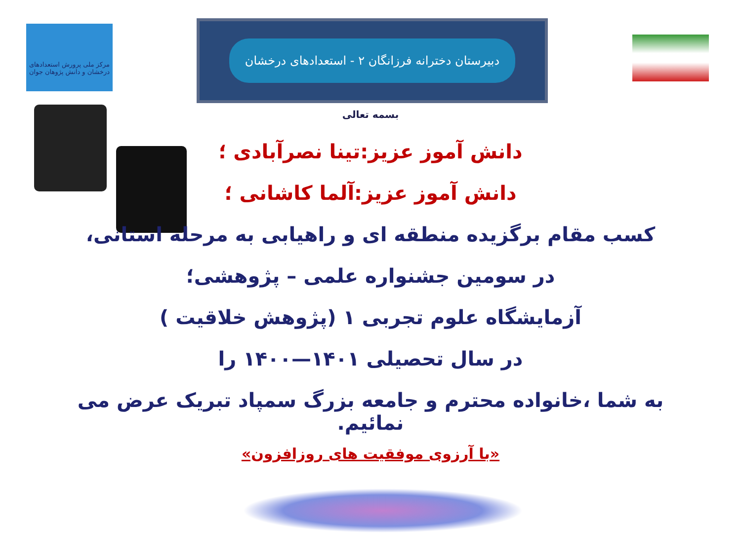مرکز ملی پرورش استعدادهای درخشان و دانش پژوهان جوان
دبیرستان دخترانه فرزانگان ۲ - استعدادهای درخشان
بسمه تعالی
دانش آموز عزیز:تینا نصرآبادی ؛
دانش آموز عزیز:آلما کاشانی ؛
کسب مقام برگزیده منطقه ای و راهیابی به مرحله استانی،
در سومین جشنواره علمی – پژوهشی؛
آزمایشگاه علوم تجربی ۱ (پژوهش خلاقیت )
در سال تحصیلی ۱۴۰۱—۱۴۰۰ را
به شما ،خانواده محترم و جامعه بزرگ سمپاد تبریک عرض می نمائیم.
«با آرزوی موفقیت های روزافزون»